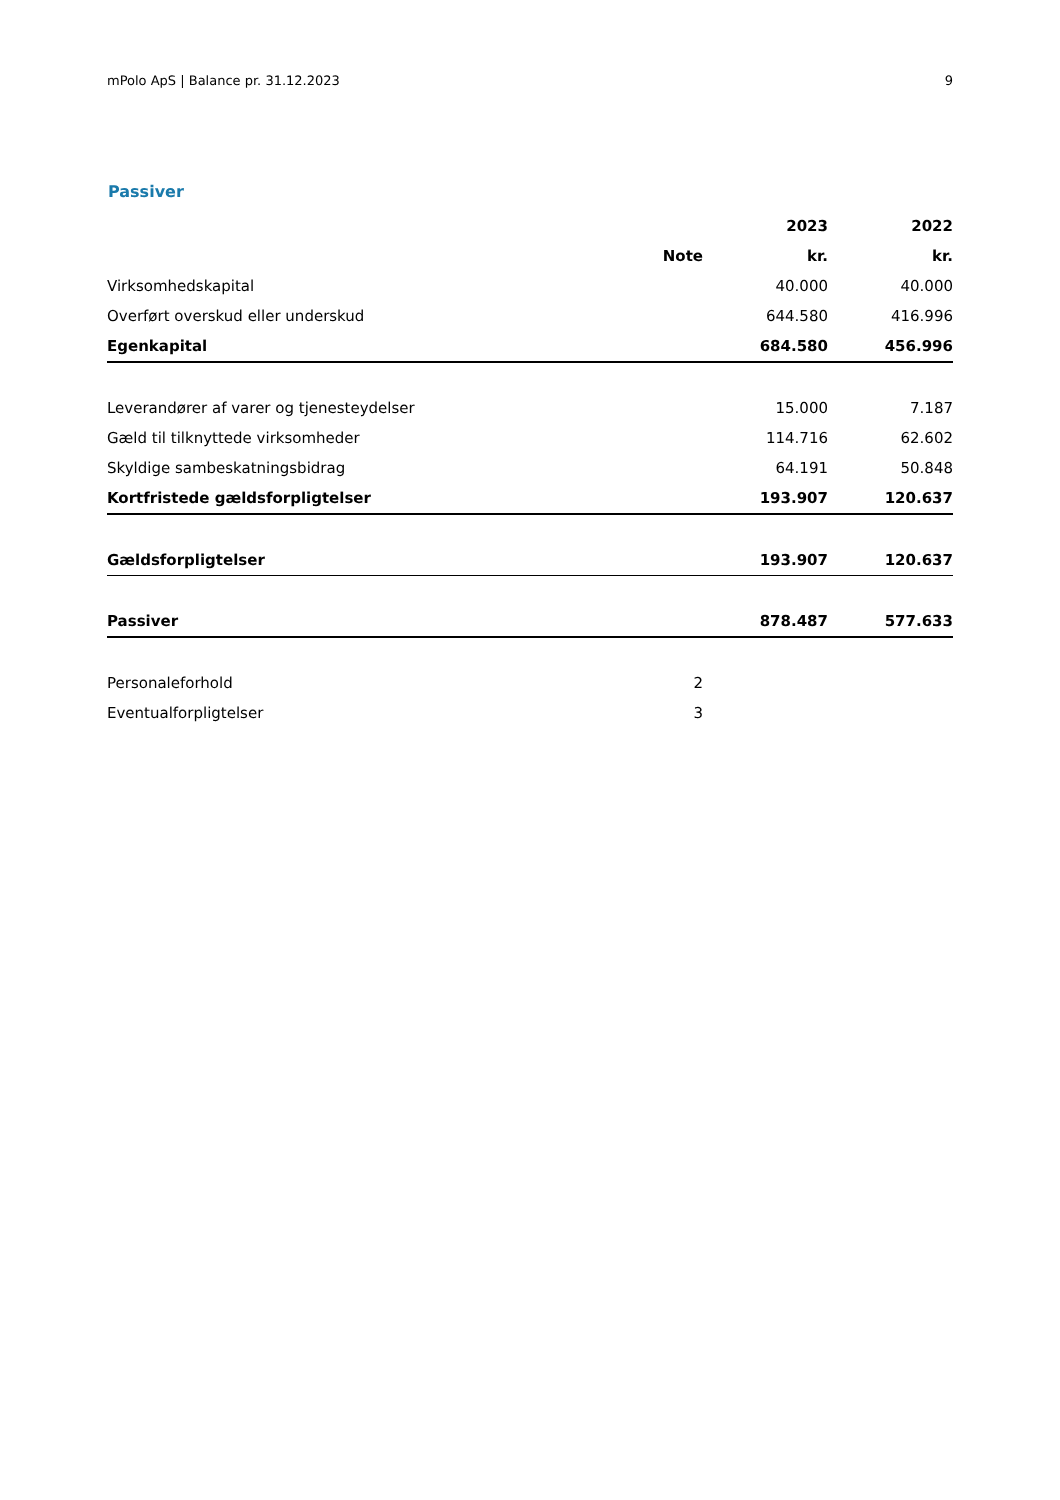mPolo ApS | Balance pr. 31.12.2023 9
Passiver
| | | 2023 | 2022 |
| --- | --- | --- | --- |
| | Note | kr. | kr. |
| Virksomhedskapital | | 40.000 | 40.000 |
| Overført overskud eller underskud | | 644.580 | 416.996 |
| Egenkapital | | 684.580 | 456.996 |
| Leverandører af varer og tjenesteydelser | | 15.000 | 7.187 |
| Gæld til tilknyttede virksomheder | | 114.716 | 62.602 |
| Skyldige sambeskatningsbidrag | | 64.191 | 50.848 |
| Kortfristede gældsforpligtelser | | 193.907 | 120.637 |
| Gældsforpligtelser | | 193.907 | 120.637 |
| Passiver | | 878.487 | 577.633 |
| Personaleforhold | 2 | | |
| Eventualforpligtelser | 3 | | |